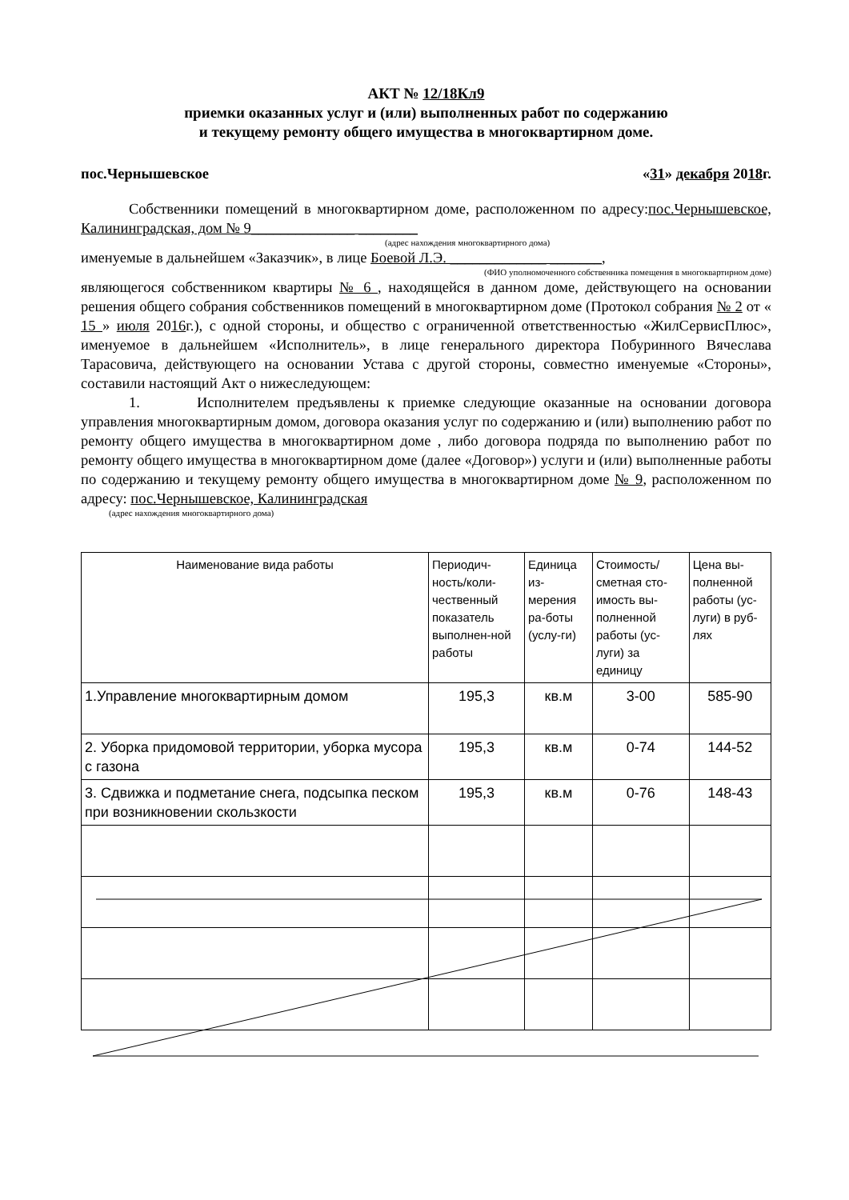АКТ № 12/18Кл9
приемки оказанных услуг и (или) выполненных работ по содержанию
и текущему ремонту общего имущества в многоквартирном доме.
пос.Чернышевское «31» декабря 2018г.
Собственники помещений в многоквартирном доме, расположенном по адресу:пос.Чернышевское, Калининградская, дом № 9______________ ________
(адрес нахождения многоквартирного дома)
именуемые в дальнейшем «Заказчик», в лице Боевой Л.Э. _____________ _______,
(ФИО уполномоченного собственника помещения в многоквартирном доме)
являющегося собственником квартиры № 6 , находящейся в данном доме, действующего на основании решения общего собрания собственников помещений в многоквартирном доме (Протокол собрания № 2 от « 15 » июля 2016г.), с одной стороны, и общество с ограниченной ответственностью «ЖилСервисПлюс», именуемое в дальнейшем «Исполнитель», в лице генерального директора Побуринного Вячеслава Тарасовича, действующего на основании Устава с другой стороны, совместно именуемые «Стороны», составили настоящий Акт о нижеследующем:
1. Исполнителем предъявлены к приемке следующие оказанные на основании договора управления многоквартирным домом, договора оказания услуг по содержанию и (или) выполнению работ по ремонту общего имущества в многоквартирном доме , либо договора подряда по выполнению работ по ремонту общего имущества в многоквартирном доме (далее «Договор») услуги и (или) выполненные работы по содержанию и текущему ремонту общего имущества в многоквартирном доме № 9, расположенном по адресу: пос.Чернышевское, Калининградская
(адрес нахождения многоквартирного дома)
| Наименование вида работы | Периодич-ность/коли-чественный показатель выполнен-ной работы | Единица из-мерения ра-боты (услу-ги) | Стоимость/ сметная сто-имость вы-полненной работы (ус-луги) за единицу | Цена вы-полненной работы (ус-луги) в руб-лях |
| --- | --- | --- | --- | --- |
| 1.Управление многоквартирным домом | 195,3 | кв.м | 3-00 | 585-90 |
| 2. Уборка придомовой территории, уборка мусора с газона | 195,3 | кв.м | 0-74 | 144-52 |
| 3. Сдвижка и подметание снега, подсыпка песком при возникновении скользкости | 195,3 | кв.м | 0-76 | 148-43 |